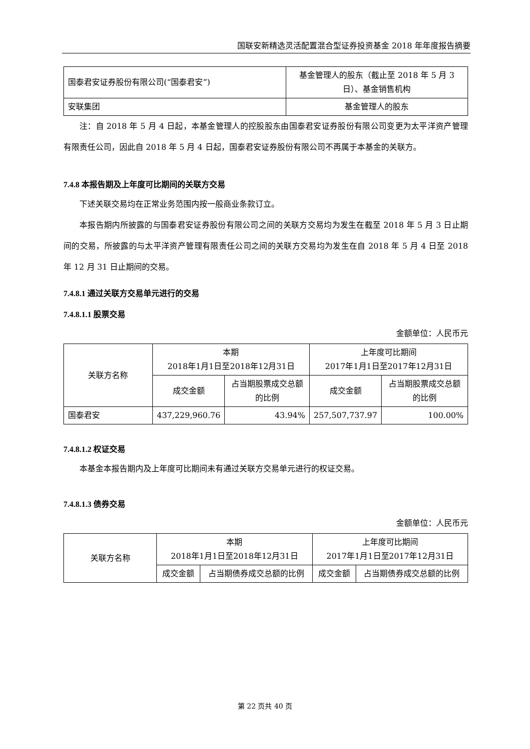国联安新精选灵活配置混合型证券投资基金 2018 年年度报告摘要
| 国泰君安证券股份有限公司(“国泰君安”) | 基金管理人的股东（截止至 2018 年 5 月 3 日）、基金销售机构 |
| 安联集团 | 基金管理人的股东 |
注：自 2018 年 5 月 4 日起，本基金管理人的控股股东由国泰君安证券股份有限公司变更为太平洋资产管理有限责任公司，因此自 2018 年 5 月 4 日起，国泰君安证券股份有限公司不再属于本基金的关联方。
7.4.8 本报告期及上年度可比期间的关联方交易
下述关联交易均在正常业务范围内按一般商业条款订立。
本报告期内所披露的与国泰君安证券股份有限公司之间的关联方交易均为发生在截至 2018 年 5 月 3 日止期间的交易，所披露的与太平洋资产管理有限责任公司之间的关联方交易均为发生在自 2018 年 5 月 4 日至 2018 年 12 月 31 日止期间的交易。
7.4.8.1 通过关联方交易单元进行的交易
7.4.8.1.1 股票交易
金额单位：人民币元
| 关联方名称 | 本期 2018年1月1日至2018年12月31日 | | 上年度可比期间 2017年1月1日至2017年12月31日 | |
| | 成交金额 | 占当期股票成交总额的比例 | 成交金额 | 占当期股票成交总额的比例 |
| 国泰君安 | 437,229,960.76 | 43.94% | 257,507,737.97 | 100.00% |
7.4.8.1.2 权证交易
本基金本报告期内及上年度可比期间未有通过关联方交易单元进行的权证交易。
7.4.8.1.3 债券交易
金额单位：人民币元
| 关联方名称 | 本期 2018年1月1日至2018年12月31日 | | 上年度可比期间 2017年1月1日至2017年12月31日 | |
| | 成交金额 | 占当期债券成交总额的比例 | 成交金额 | 占当期债券成交总额的比例 |
第 22 页共 40 页